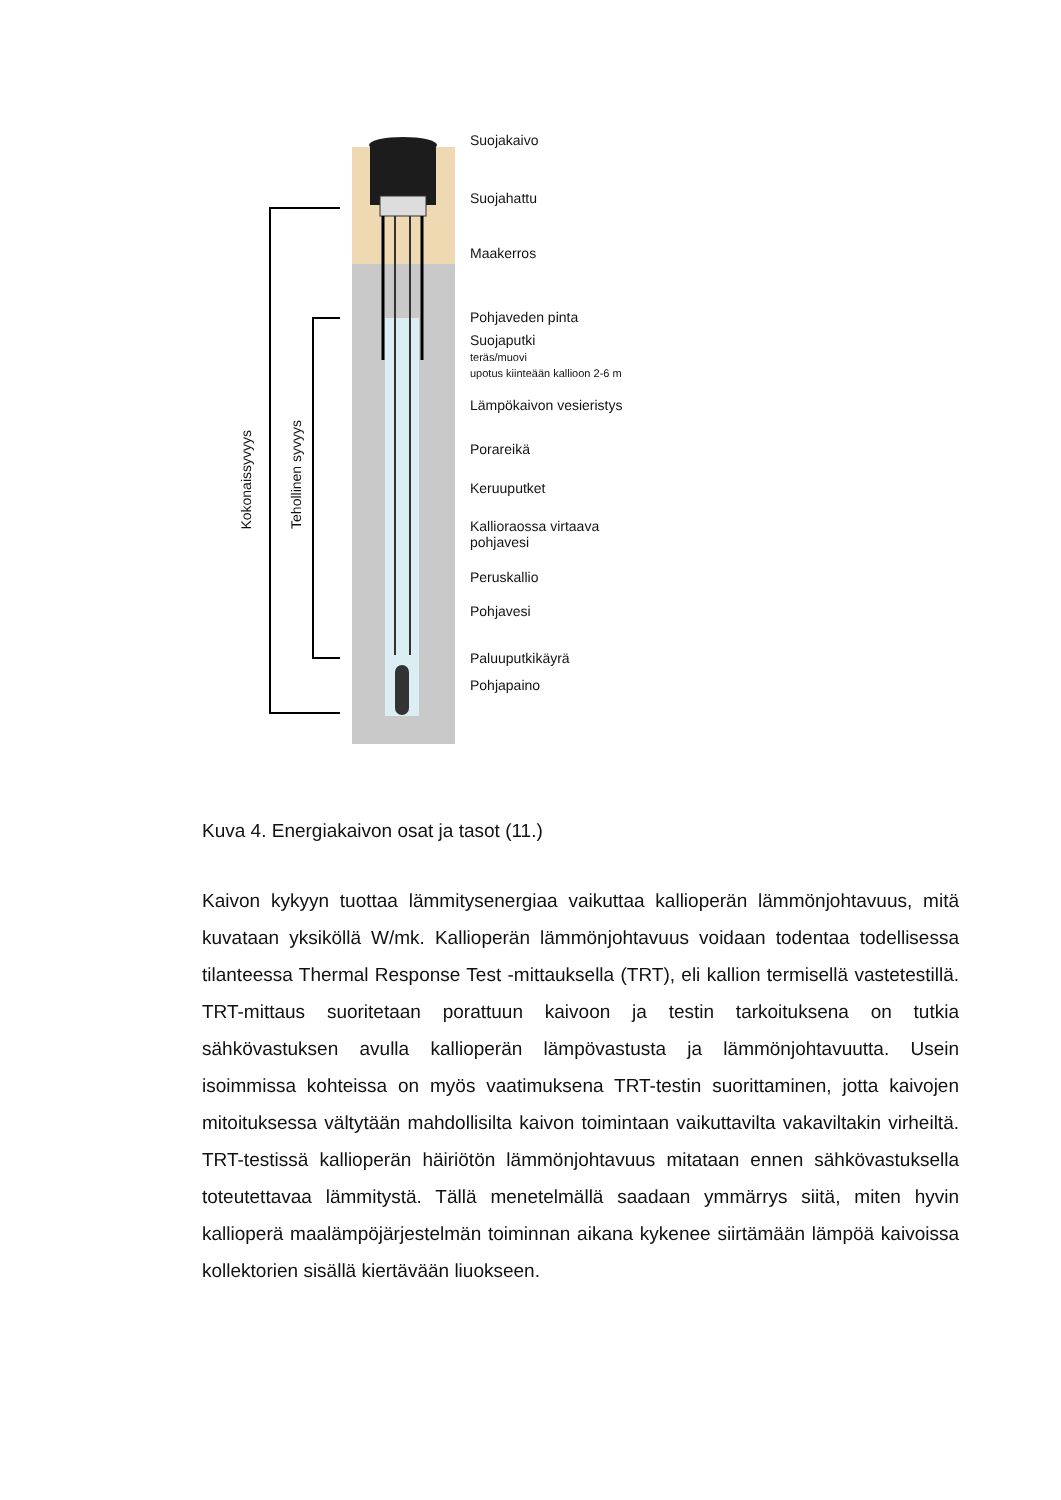Suojakaivo
Suojahattu
Maakerros
Pohjaveden pinta
Suojaputki
teräs/muovi
upotus kiinteään kallioon 2-6 m
Lämpökaivon vesieristys
Porareikä
Keruuputket
Kallioraossa virtaava
pohjavesi
Peruskallio
Pohjavesi
Paluuputkikäyrä
Pohjapaino
Kokonaissyvyys
Tehollinen syvyys
Kuva 4. Energiakaivon osat ja tasot (11.)
Kaivon kykyyn tuottaa lämmitysenergiaa vaikuttaa kallioperän lämmönjohtavuus, mitä kuvataan yksiköllä W/mk. Kallioperän lämmönjohtavuus voidaan todentaa todellisessa tilanteessa Thermal Response Test -mittauksella (TRT), eli kallion termisellä vastetestillä. TRT-mittaus suoritetaan porattuun kaivoon ja testin tarkoituksena on tutkia sähkövastuksen avulla kallioperän lämpövastusta ja lämmönjohtavuutta. Usein isoimmissa kohteissa on myös vaatimuksena TRT-testin suorittaminen, jotta kaivojen mitoituksessa vältytään mahdollisilta kaivon toimintaan vaikuttavilta vakaviltakin virheiltä. TRT-testissä kallioperän häiriötön lämmönjohtavuus mitataan ennen sähkövastuksella toteutettavaa lämmitystä. Tällä menetelmällä saadaan ymmärrys siitä, miten hyvin kallioperä maalämpöjärjestelmän toiminnan aikana kykenee siirtämään lämpöä kaivoissa kollektorien sisällä kiertävään liuokseen.